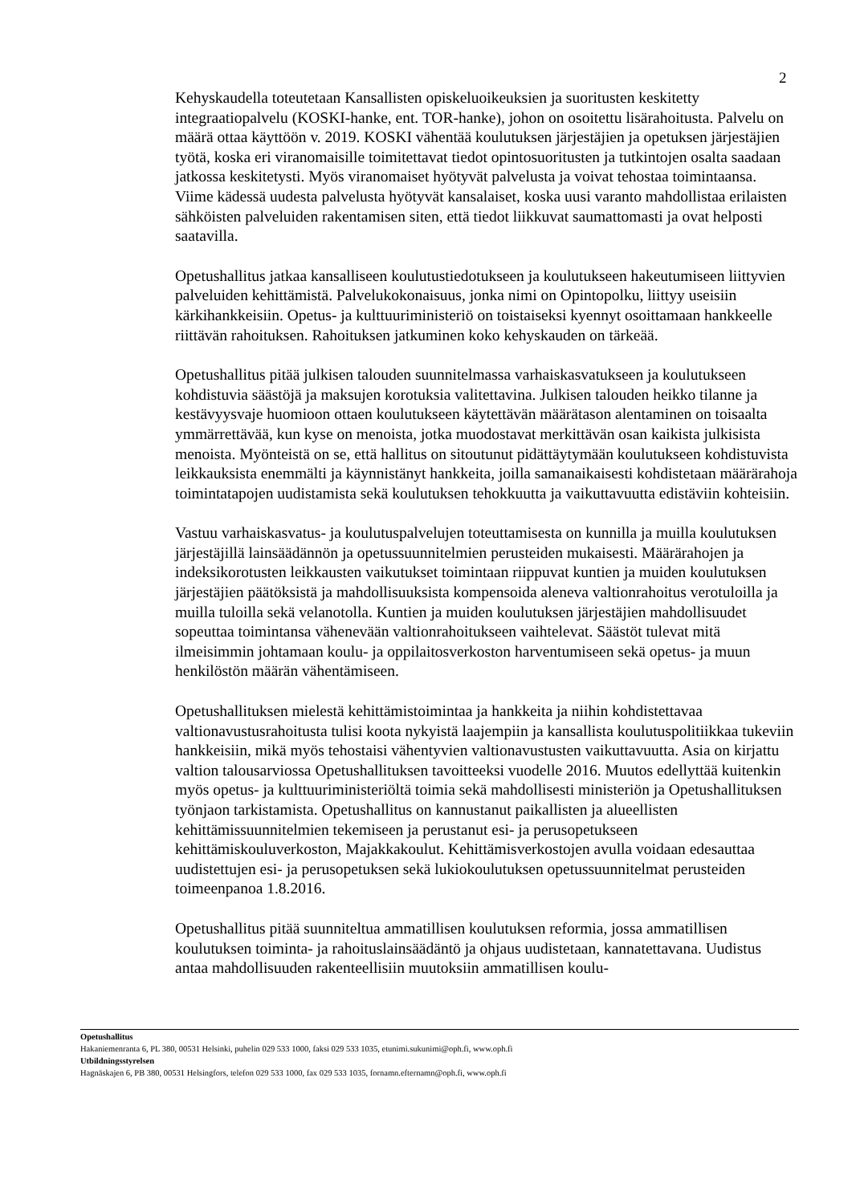2
Kehyskaudella toteutetaan Kansallisten opiskeluoikeuksien ja suoritusten keskitetty integraatiopalvelu (KOSKI-hanke, ent. TOR-hanke), johon on osoitettu lisärahoitusta. Palvelu on määrä ottaa käyttöön v. 2019. KOSKI vähentää koulutuksen järjestäjien ja opetuksen järjestäjien työtä, koska eri viranomaisille toimitettavat tiedot opintosuoritusten ja tutkintojen osalta saadaan jatkossa keskitetysti. Myös viranomaiset hyötyvät palvelusta ja voivat tehostaa toimintaansa. Viime kädessä uudesta palvelusta hyötyvät kansalaiset, koska uusi varanto mahdollistaa erilaisten sähköisten palveluiden rakentamisen siten, että tiedot liikkuvat saumattomasti ja ovat helposti saatavilla.
Opetushallitus jatkaa kansalliseen koulutustiedotukseen ja koulutukseen hakeutumiseen liittyvien palveluiden kehittämistä. Palvelukokonaisuus, jonka nimi on Opintopolku, liittyy useisiin kärkihankkeisiin. Opetus- ja kulttuuriministeriö on toistaiseksi kyennyt osoittamaan hankkeelle riittävän rahoituksen. Rahoituksen jatkuminen koko kehyskauden on tärkeää.
Opetushallitus pitää julkisen talouden suunnitelmassa varhaiskasvatukseen ja koulutukseen kohdistuvia säästöjä ja maksujen korotuksia valitettavina. Julkisen talouden heikko tilanne ja kestävyysvaje huomioon ottaen koulutukseen käytettävän määrätason alentaminen on toisaalta ymmärrettävää, kun kyse on menoista, jotka muodostavat merkittävän osan kaikista julkisista menoista. Myönteistä on se, että hallitus on sitoutunut pidättäytymään koulutukseen kohdistuvista leikkauksista enemmälti ja käynnistänyt hankkeita, joilla samanaikaisesti kohdistetaan määrärahoja toimintatapojen uudistamista sekä koulutuksen tehokkuutta ja vaikuttavuutta edistäviin kohteisiin.
Vastuu varhaiskasvatus- ja koulutuspalvelujen toteuttamisesta on kunnilla ja muilla koulutuksen järjestäjillä lainsäädännön ja opetussuunnitelmien perusteiden mukaisesti. Määrärahojen ja indeksikorotusten leikkausten vaikutukset toimintaan riippuvat kuntien ja muiden koulutuksen järjestäjien päätöksistä ja mahdollisuuksista kompensoida aleneva valtionrahoitus verotuloilla ja muilla tuloilla sekä velanotolla. Kuntien ja muiden koulutuksen järjestäjien mahdollisuudet sopeuttaa toimintansa vähenevään valtionrahoitukseen vaihtelevat. Säästöt tulevat mitä ilmeisimmin johtamaan koulu- ja oppilaitosverkoston harventumiseen sekä opetus- ja muun henkilöstön määrän vähentämiseen.
Opetushallituksen mielestä kehittämistoimintaa ja hankkeita ja niihin kohdistettavaa valtionavustusrahoitusta tulisi koota nykyistä laajempiin ja kansallista koulutuspolitiikkaa tukeviin hankkeisiin, mikä myös tehostaisi vähentyvien valtionavustusten vaikuttavuutta. Asia on kirjattu valtion talousarviossa Opetushallituksen tavoitteeksi vuodelle 2016. Muutos edellyttää kuitenkin myös opetus- ja kulttuuriministeriöltä toimia sekä mahdollisesti ministeriön ja Opetushallituksen työnjaon tarkistamista. Opetushallitus on kannustanut paikallisten ja alueellisten kehittämissuunnitelmien tekemiseen ja perustanut esi- ja perusopetukseen kehittämiskouluverkoston, Majakkakoulut. Kehittämisverkostojen avulla voidaan edesauttaa uudistettujen esi- ja perusopetuksen sekä lukiokoulutuksen opetussuunnitelmat perusteiden toimeenpanoa 1.8.2016.
Opetushallitus pitää suunniteltua ammatillisen koulutuksen reformia, jossa ammatillisen koulutuksen toiminta- ja rahoituslainsäädäntö ja ohjaus uudistetaan, kannatettavana. Uudistus antaa mahdollisuuden rakenteellisiin muutoksiin ammatillisen koulu-
Opetushallitus
Hakaniemenranta 6, PL 380, 00531 Helsinki, puhelin 029 533 1000, faksi 029 533 1035, etunimi.sukunimi@oph.fi, www.oph.fi
Utbildningsstyrelsen
Hagnäskajen 6, PB 380, 00531 Helsingfors, telefon 029 533 1000, fax 029 533 1035, fornamn.efternamn@oph.fi, www.oph.fi